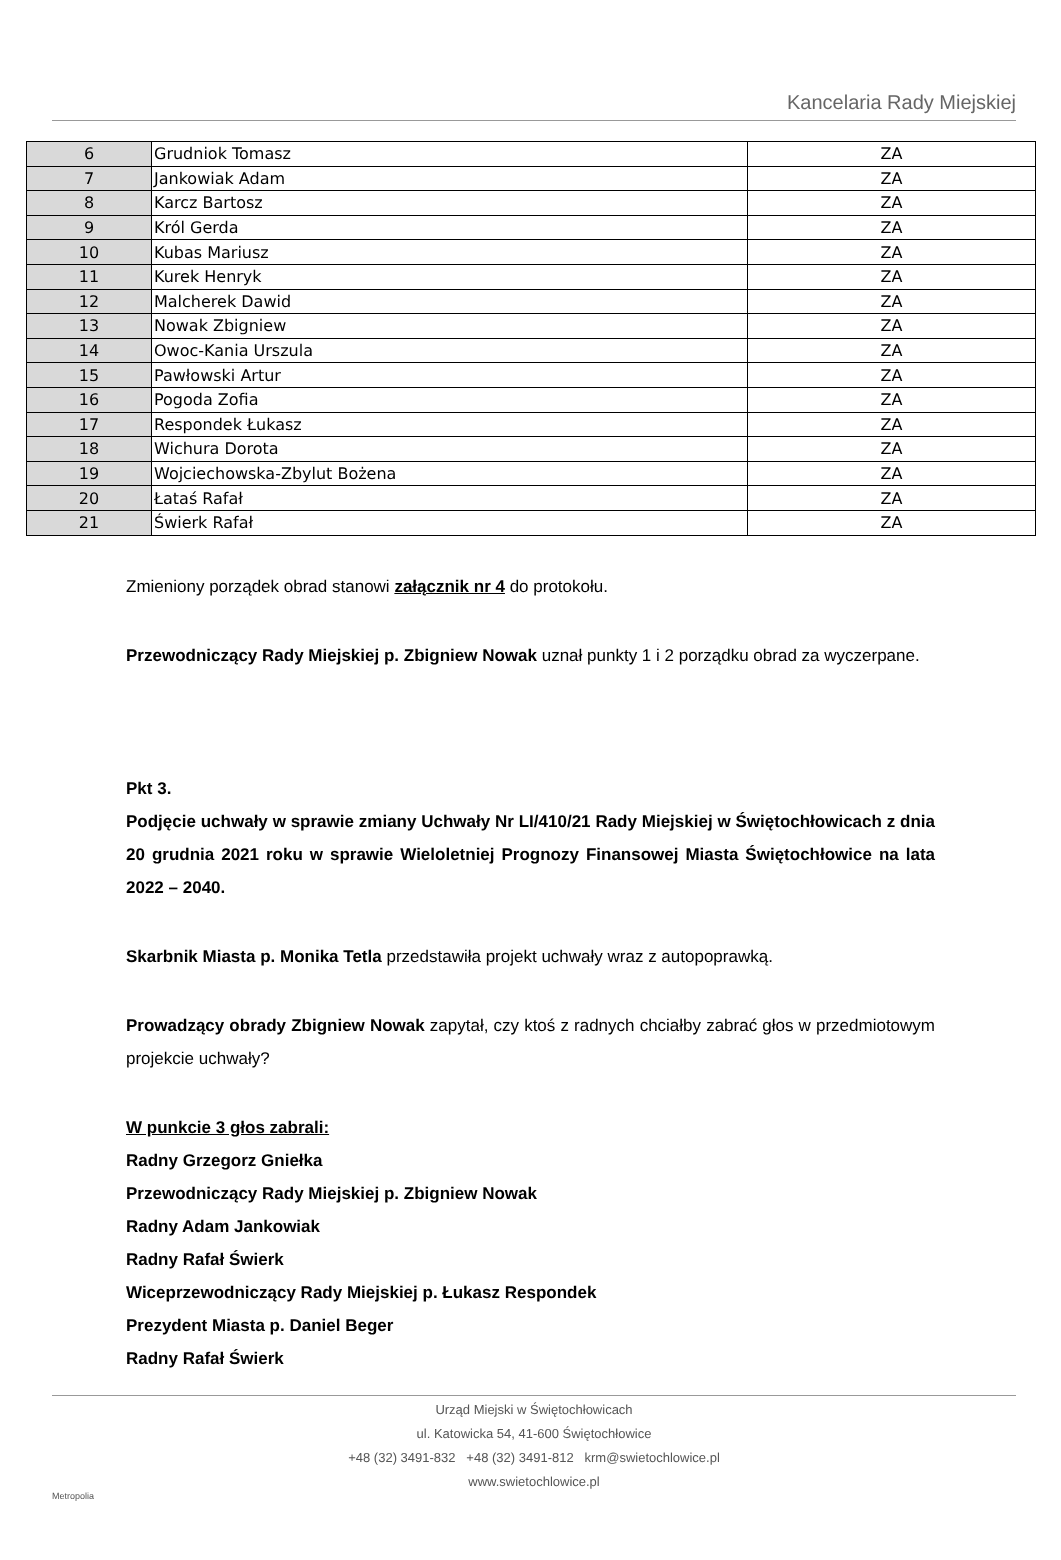Kancelaria Rady Miejskiej
| 6 | Grudniok Tomasz | ZA |
| 7 | Jankowiak Adam | ZA |
| 8 | Karcz Bartosz | ZA |
| 9 | Król Gerda | ZA |
| 10 | Kubas Mariusz | ZA |
| 11 | Kurek Henryk | ZA |
| 12 | Malcherek Dawid | ZA |
| 13 | Nowak Zbigniew | ZA |
| 14 | Owoc-Kania Urszula | ZA |
| 15 | Pawłowski Artur | ZA |
| 16 | Pogoda Zofia | ZA |
| 17 | Respondek Łukasz | ZA |
| 18 | Wichura Dorota | ZA |
| 19 | Wojciechowska-Zbylut Bożena | ZA |
| 20 | Łataś Rafał | ZA |
| 21 | Świerk Rafał | ZA |
Zmieniony porządek obrad stanowi załącznik nr 4 do protokołu.
Przewodniczący Rady Miejskiej p. Zbigniew Nowak uznał punkty 1 i 2 porządku obrad za wyczerpane.
Pkt 3.
Podjęcie uchwały w sprawie zmiany Uchwały Nr LI/410/21 Rady Miejskiej w Świętochłowicach z dnia 20 grudnia 2021 roku w sprawie Wieloletniej Prognozy Finansowej Miasta Świętochłowice na lata 2022 – 2040.
Skarbnik Miasta p. Monika Tetla przedstawiła projekt uchwały wraz z autopoprawką.
Prowadzący obrady Zbigniew Nowak zapytał, czy ktoś z radnych chciałby zabrać głos w przedmiotowym projekcie uchwały?
W punkcie 3 głos zabrali:
Radny Grzegorz Gniełka
Przewodniczący Rady Miejskiej p. Zbigniew Nowak
Radny Adam Jankowiak
Radny Rafał Świerk
Wiceprzewodniczący Rady Miejskiej p. Łukasz Respondek
Prezydent Miasta p. Daniel Beger
Radny Rafał Świerk
Urząd Miejski w Świętochłowicach
ul. Katowicka 54, 41-600 Świętochłowice
+48 (32) 3491-832 +48 (32) 3491-812 krm@swietochlowice.pl
www.swietochlowice.pl
Metropolia